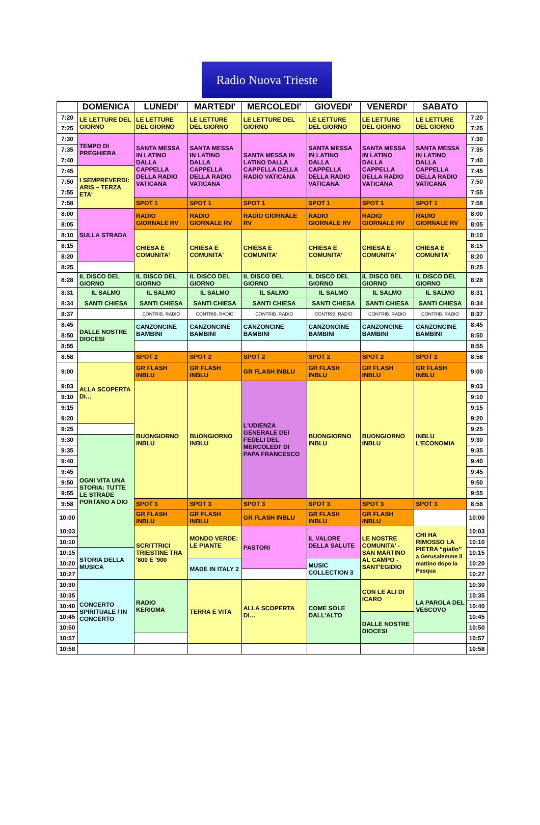Radio Nuova Trieste
| | DOMENICA | LUNEDI' | MARTEDI' | MERCOLEDI' | GIOVEDI' | VENERDI' | SABATO | |
| --- | --- | --- | --- | --- | --- | --- | --- | --- |
| 7:20 | LE LETTURE DEL GIORNO | LE LETTURE DEL GIORNO | LE LETTURE DEL GIORNO | LE LETTURE DEL GIORNO | LE LETTURE DEL GIORNO | LE LETTURE DEL GIORNO | LE LETTURE DEL GIORNO | 7:20 |
| 7:25 | | | | | | | | 7:25 |
| 7:30 | TEMPO DI PREGHIERA | SANTA MESSA IN LATINO DALLA CAPPELLA DELLA RADIO VATICANA | SANTA MESSA IN LATINO DALLA CAPPELLA DELLA RADIO VATICANA | SANTA MESSA IN LATINO DALLA CAPPELLA DELLA RADIO VATICANA | SANTA MESSA IN LATINO DALLA CAPPELLA DELLA RADIO VATICANA | SANTA MESSA IN LATINO DALLA CAPPELLA DELLA RADIO VATICANA | SANTA MESSA IN LATINO DALLA CAPPELLA DELLA RADIO VATICANA | 7:30 |
| 7:35 | | | | | | | | 7:35 |
| 7:40 | | | | | | | | 7:40 |
| 7:45 | I SEMPREVERDI: ARIS – TERZA ETA' | | | | | | | 7:45 |
| 7:50 | | | | | | | | 7:50 |
| 7:55 | | | | | | | | 7:55 |
| 7:58 | | SPOT 1 | SPOT 1 | SPOT 1 | SPOT 1 | SPOT 1 | SPOT 1 | 7:58 |
| 8:00 | SULLA STRADA | RADIO GIORNALE RV | RADIO GIORNALE RV | RADIO GIORNALE RV | RADIO GIORNALE RV | RADIO GIORNALE RV | RADIO GIORNALE RV | 8:00 |
| 8:05 | | | | | | | | 8:05 |
| 8:10 | | CHIESA E COMUNITA' | CHIESA E COMUNITA' | CHIESA E COMUNITA' | CHIESA E COMUNITA' | CHIESA E COMUNITA' | CHIESA E COMUNITA' | 8:10 |
| 8:15 | | | | | | | | 8:15 |
| 8:20 | | | | | | | | 8:20 |
| 8:25 | | | | | | | | 8:25 |
| 8:28 | IL DISCO DEL GIORNO | IL DISCO DEL GIORNO | IL DISCO DEL GIORNO | IL DISCO DEL GIORNO | IL DISCO DEL GIORNO | IL DISCO DEL GIORNO | IL DISCO DEL GIORNO | 8:28 |
| 8:31 | IL SALMO | IL SALMO | IL SALMO | IL SALMO | IL SALMO | IL SALMO | IL SALMO | 8:31 |
| 8:34 | SANTI CHIESA | SANTI CHIESA | SANTI CHIESA | SANTI CHIESA | SANTI CHIESA | SANTI CHIESA | SANTI CHIESA | 8:34 |
| 8:37 | | CONTRIB. RADIO | CONTRIB. RADIO | CONTRIB. RADIO | CONTRIB. RADIO | CONTRIB. RADIO | CONTRIB. RADIO | 8:37 |
| 8:45 | DALLE NOSTRE DIOCESI | CANZONCINE BAMBINI | CANZONCINE BAMBINI | CANZONCINE BAMBINI | CANZONCINE BAMBINI | CANZONCINE BAMBINI | CANZONCINE BAMBINI | 8:45 |
| 8:50 | | | | | | | | 8:50 |
| 8:55 | | | | | | | | 8:55 |
| 8:58 | | SPOT 2 | SPOT 2 | SPOT 2 | SPOT 2 | SPOT 2 | SPOT 2 | 8:58 |
| 9:00 | ALLA SCOPERTA DI… | GR FLASH INBLU | GR FLASH INBLU | GR FLASH INBLU | GR FLASH INBLU | GR FLASH INBLU | GR FLASH INBLU | 9:00 |
| 9:03 | | BUONGIORNO INBLU | BUONGIORNO INBLU | L'UDIENZA GENERALE DEI FEDELI DEL MERCOLEDI' DI PAPA FRANCESCO | BUONGIORNO INBLU | BUONGIORNO INBLU | INBLU L'ECONOMIA | 9:03 |
| 9:10 | | | | | | | | 9:10 |
| 9:15 | | | | | | | | 9:15 |
| 9:20 | | | | | | | | 9:20 |
| 9:25 | | | | | | | | 9:25 |
| 9:30 | OGNI VITA UNA STORIA: TUTTE LE STRADE PORTANO A DIO | | | | | | | 9:30 |
| 9:35 | | | | | | | | 9:35 |
| 9:40 | | | | | | | | 9:40 |
| 9:45 | | | | | | | | 9:45 |
| 9:50 | | | | | | | | 9:50 |
| 9:55 | | | | | | | | 9:55 |
| 9:58 | | SPOT 3 | SPOT 3 | SPOT 3 | SPOT 3 | SPOT 3 | SPOT 3 | 8:58 |
| 10:00 | | GR FLASH INBLU | GR FLASH INBLU | GR FLASH INBLU | GR FLASH INBLU | GR FLASH INBLU | | 10:00 |
| 10:03 | | SCRITTRICI TRIESTINE TRA '800 E '900 | MONDO VERDE: LE PIANTE | PASTORI | IL VALORE DELLA SALUTE | LE NOSTRE COMUNITA' - SAN MARTINO AL CAMPO - SANT'EGIDIO | CHI HA RIMOSSO LA PIETRA “giallo” a Gerusalemme il mattino dopo la Pasqua | 10:03 |
| 10:10 | | | | | | | | 10:10 |
| 10:15 | STORIA DELLA MUSICA | | | | | | | 10:15 |
| 10:20 | | | MADE IN ITALY 2 | | MUSIC COLLECTION 3 | | | 10:20 |
| 10:27 | | | | | | | | 10:27 |
| 10:30 | CONCERTO SPIRITUALE / IN CONCERTO | RADIO KERIGMA | TERRA E VITA | ALLA SCOPERTA DI… | COME SOLE DALL'ALTO | CON LE ALI DI ICARO | LA PAROLA DEL VESCOVO | 10:30 |
| 10:35 | | | | | | | | 10:35 |
| 10:40 | | | | | | | | 10:40 |
| 10:45 | | | | | | DALLE NOSTRE DIOCESI | | 10:45 |
| 10:50 | | | | | | | | 10:50 |
| 10:57 | | | | | | | | 10:57 |
| 10:58 | | | | | | | | 10:58 |